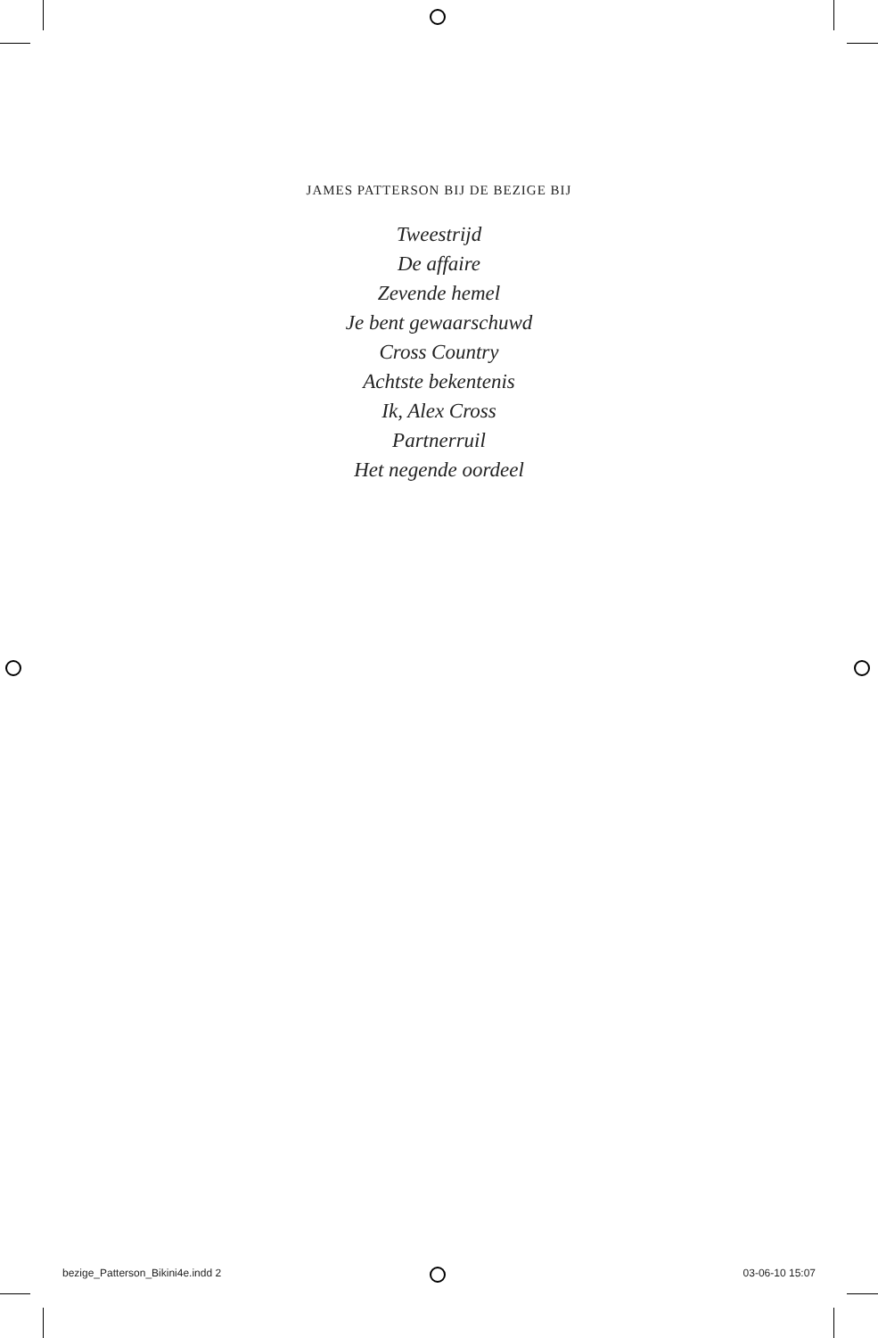JAMES PATTERSON BIJ DE BEZIGE BIJ
Tweestrijd
De affaire
Zevende hemel
Je bent gewaarschuwd
Cross Country
Achtste bekentenis
Ik, Alex Cross
Partnerruil
Het negende oordeel
bezige_Patterson_Bikini4e.indd 2 03-06-10 15:07